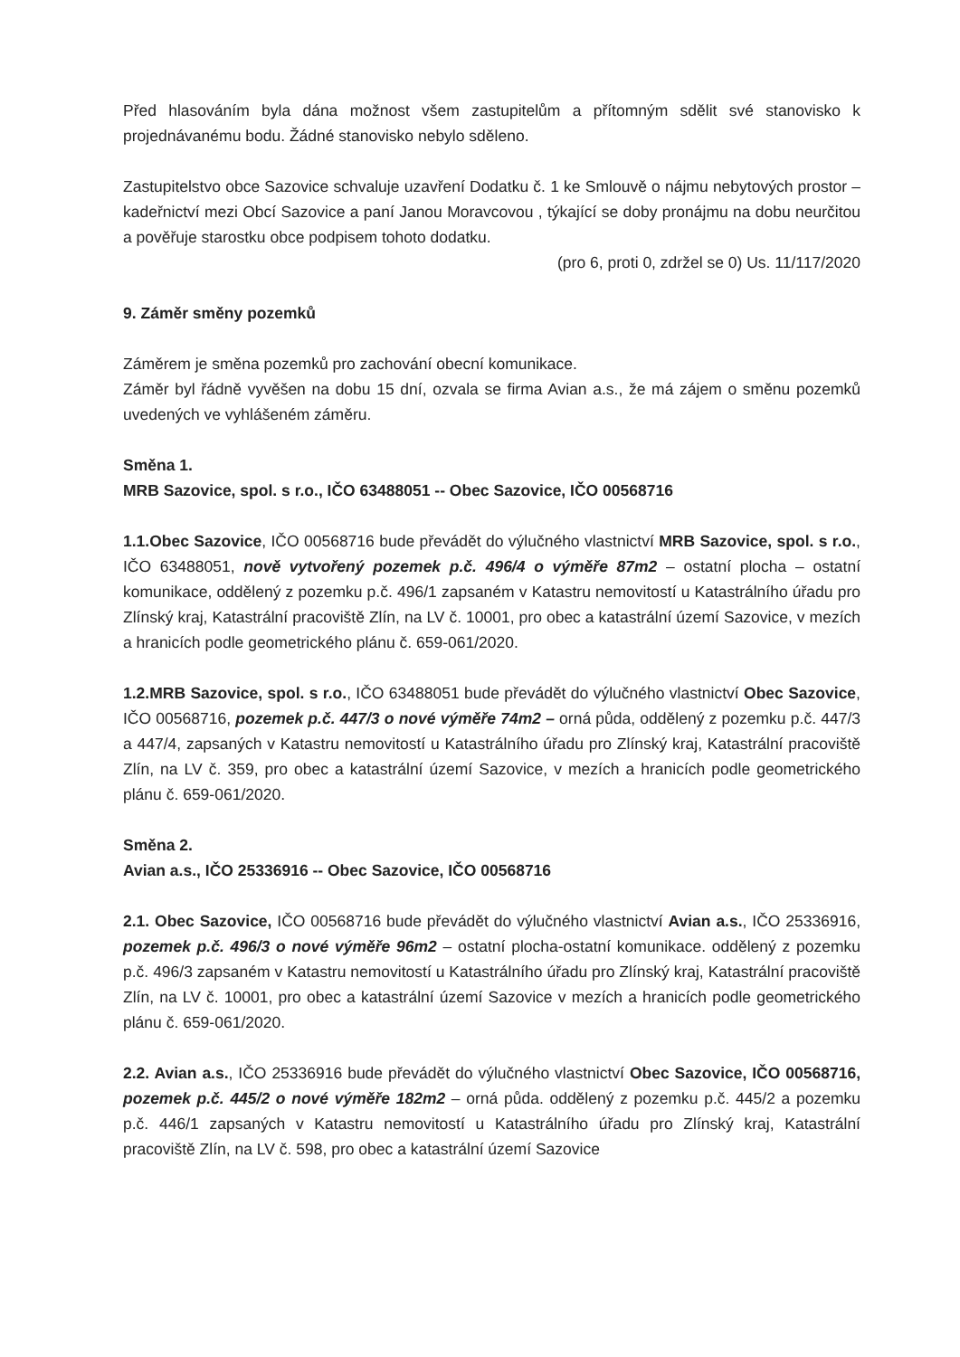Před hlasováním byla dána možnost všem zastupitelům a přítomným sdělit své stanovisko k projednávanému bodu. Žádné stanovisko nebylo sděleno.
Zastupitelstvo obce Sazovice schvaluje uzavření Dodatku č. 1 ke Smlouvě o nájmu nebytových prostor – kadeřnictví mezi Obcí Sazovice a paní Janou Moravcovou , týkající se doby pronájmu na dobu neurčitou a pověřuje starostku obce podpisem tohoto dodatku.
(pro 6, proti 0, zdržel se 0) Us. 11/117/2020
9. Záměr směny pozemků
Záměrem je směna pozemků pro zachování obecní komunikace.
Záměr byl řádně vyvěšen na dobu 15 dní, ozvala se firma Avian a.s., že má zájem o směnu pozemků uvedených ve vyhlášeném záměru.
Směna 1.
MRB Sazovice, spol. s r.o., IČO 63488051 -- Obec Sazovice, IČO 00568716
1.1.Obec Sazovice, IČO 00568716 bude převádět do výlučného vlastnictví MRB Sazovice, spol. s r.o., IČO 63488051, nově vytvořený pozemek p.č. 496/4 o výměře 87m2 – ostatní plocha – ostatní komunikace, oddělený z pozemku p.č. 496/1 zapsaném v Katastru nemovitostí u Katastrálního úřadu pro Zlínský kraj, Katastrální pracoviště Zlín, na LV č. 10001, pro obec a katastrální území Sazovice, v mezích a hranicích podle geometrického plánu č. 659-061/2020.
1.2.MRB Sazovice, spol. s r.o., IČO 63488051 bude převádět do výlučného vlastnictví Obec Sazovice, IČO 00568716, pozemek p.č. 447/3 o nové výměře 74m2 – orná půda, oddělený z pozemku p.č. 447/3 a 447/4, zapsaných v Katastru nemovitostí u Katastrálního úřadu pro Zlínský kraj, Katastrální pracoviště Zlín, na LV č. 359, pro obec a katastrální území Sazovice, v mezích a hranicích podle geometrického plánu č. 659-061/2020.
Směna 2.
Avian a.s., IČO 25336916 -- Obec Sazovice, IČO 00568716
2.1. Obec Sazovice, IČO 00568716 bude převádět do výlučného vlastnictví Avian a.s., IČO 25336916, pozemek p.č. 496/3 o nové výměře 96m2 – ostatní plocha-ostatní komunikace. oddělený z pozemku p.č. 496/3 zapsaném v Katastru nemovitostí u Katastrálního úřadu pro Zlínský kraj, Katastrální pracoviště Zlín, na LV č. 10001, pro obec a katastrální území Sazovice v mezích a hranicích podle geometrického plánu č. 659-061/2020.
2.2. Avian a.s., IČO 25336916 bude převádět do výlučného vlastnictví Obec Sazovice, IČO 00568716, pozemek p.č. 445/2 o nové výměře 182m2 – orná půda. oddělený z pozemku p.č. 445/2 a pozemku p.č. 446/1 zapsaných v Katastru nemovitostí u Katastrálního úřadu pro Zlínský kraj, Katastrální pracoviště Zlín, na LV č. 598, pro obec a katastrální území Sazovice